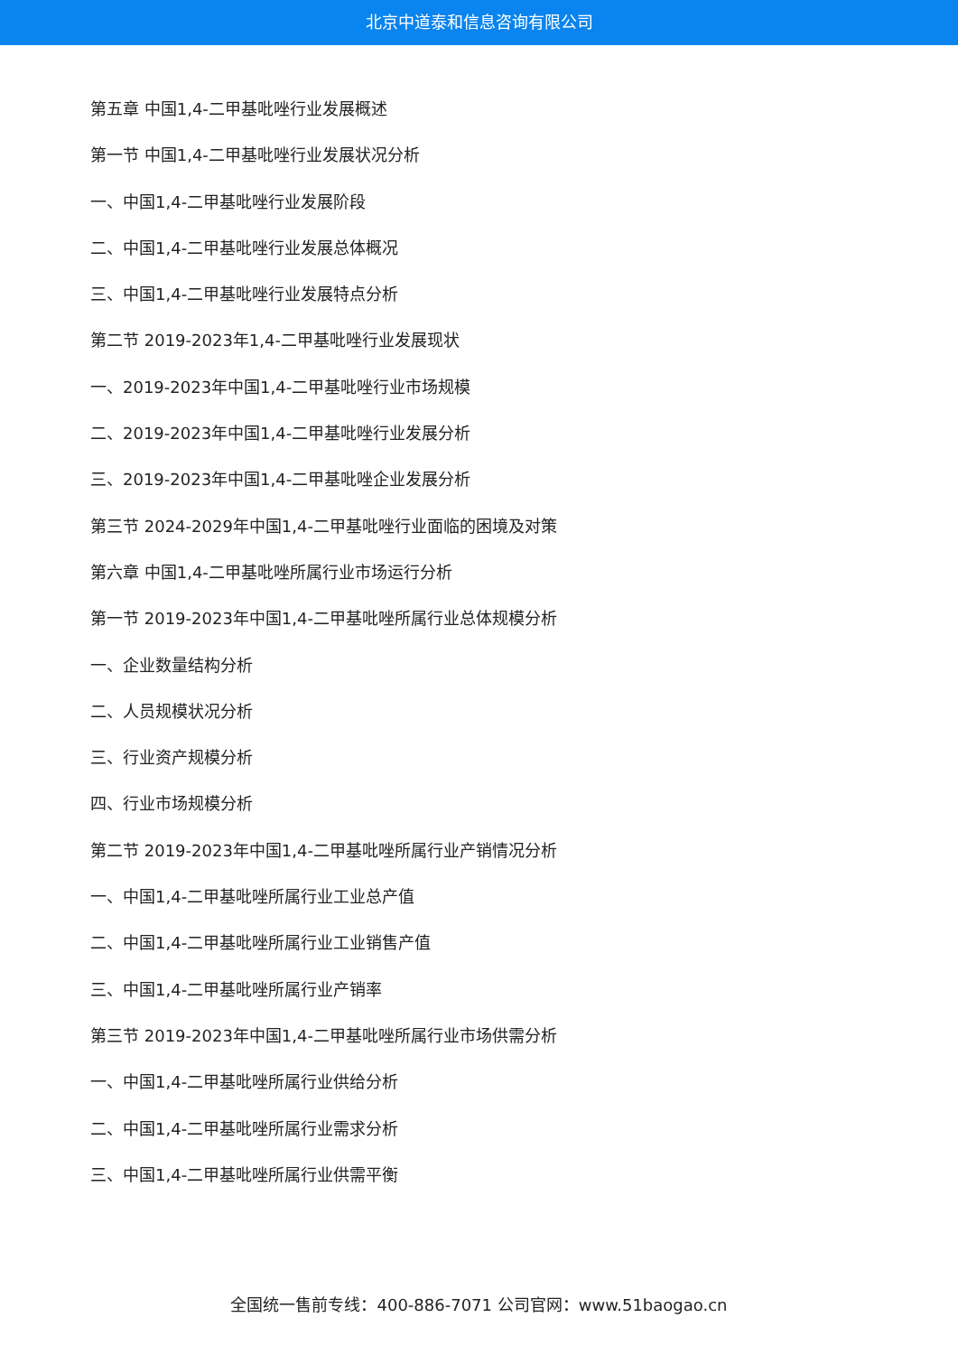北京中道泰和信息咨询有限公司
第五章 中国1,4-二甲基吡唑行业发展概述
第一节 中国1,4-二甲基吡唑行业发展状况分析
一、中国1,4-二甲基吡唑行业发展阶段
二、中国1,4-二甲基吡唑行业发展总体概况
三、中国1,4-二甲基吡唑行业发展特点分析
第二节 2019-2023年1,4-二甲基吡唑行业发展现状
一、2019-2023年中国1,4-二甲基吡唑行业市场规模
二、2019-2023年中国1,4-二甲基吡唑行业发展分析
三、2019-2023年中国1,4-二甲基吡唑企业发展分析
第三节 2024-2029年中国1,4-二甲基吡唑行业面临的困境及对策
第六章 中国1,4-二甲基吡唑所属行业市场运行分析
第一节 2019-2023年中国1,4-二甲基吡唑所属行业总体规模分析
一、企业数量结构分析
二、人员规模状况分析
三、行业资产规模分析
四、行业市场规模分析
第二节 2019-2023年中国1,4-二甲基吡唑所属行业产销情况分析
一、中国1,4-二甲基吡唑所属行业工业总产值
二、中国1,4-二甲基吡唑所属行业工业销售产值
三、中国1,4-二甲基吡唑所属行业产销率
第三节 2019-2023年中国1,4-二甲基吡唑所属行业市场供需分析
一、中国1,4-二甲基吡唑所属行业供给分析
二、中国1,4-二甲基吡唑所属行业需求分析
三、中国1,4-二甲基吡唑所属行业供需平衡
全国统一售前专线：400-886-7071 公司官网：www.51baogao.cn